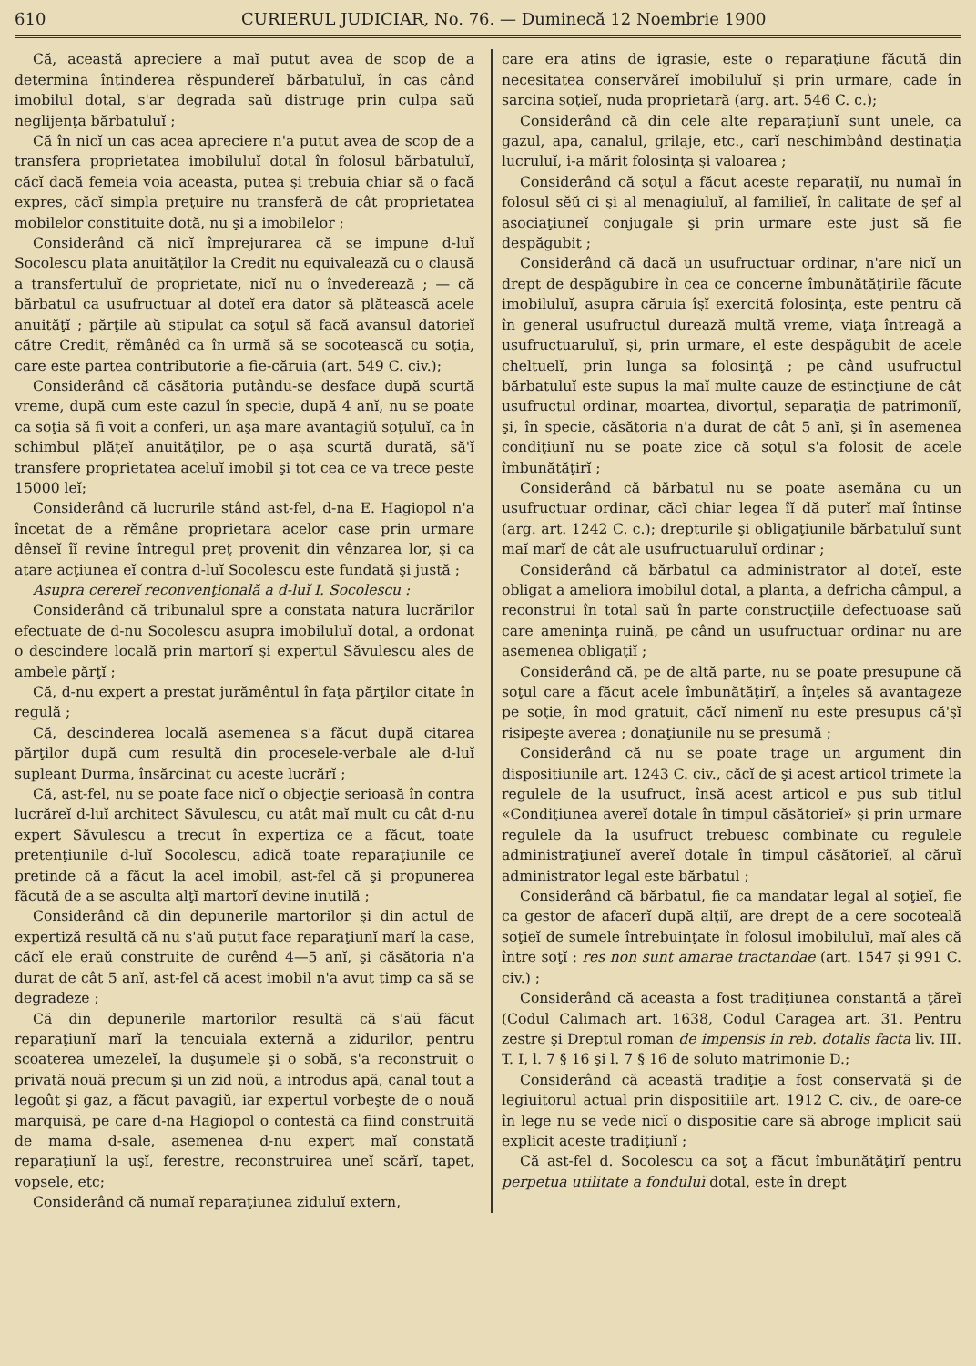610 CURIERUL JUDICIAR, No. 76. — Duminecă 12 Noembrie 1900
Că, această apreciere a maĭ putut avea de scop de a determina întinderea rĕspundereĭ bărbatuluĭ, în cas când imobilul dotal, s'ar degrada saŭ distruge prin culpa saŭ neglijenţa bărbatuluĭ ;
Că în nicĭ un cas acea apreciere n'a putut avea de scop de a transfera proprietatea imobiluluĭ dotal în folosul bărbatuluĭ, căcĭ dacă femeia voia aceasta, putea şi trebuia chiar să o facă expres, căcĭ simpla preţuire nu transferă de cât proprietatea mobilelor constituite dotă, nu şi a imobilelor ;
Considerând că nicĭ împrejurarea că se impune d-luĭ Socolescu plata anuităţilor la Credit nu equivalează cu o clausă a transfertuluĭ de proprietate, nicĭ nu o învederează ; — că bărbatul ca usufructuar al doteĭ era dator să plătească acele anuităţĭ ; părţile aŭ stipulat ca soţul să facă avansul datorieĭ către Credit, rĕmânêd ca în urmă să se socotească cu soţia, care este partea contributorie a fie-căruia (art. 549 C. civ.);
Considerând că căsătoria putându-se desface după scurtă vreme, după cum este cazul în specie, după 4 anĭ, nu se poate ca soţia să fi voit a conferi, un aşa mare avantagiŭ soţuluĭ, ca în schimbul plăţeĭ anuităţilor, pe o aşa scurtă durată, să'ĭ transfere proprietatea aceluĭ imobil şi tot cea ce va trece peste 15000 leĭ;
Considerând că lucrurile stând ast-fel, d-na E. Hagiopol n'a încetat de a rĕmâne proprietara acelor case prin urmare dênseĭ îĭ revine întregul preţ provenit din vênzarea lor, şi ca atare acţiunea eĭ contra d-luĭ Socolescu este fundată şi justă ;
Asupra cerereĭ reconvenţională a d-luĭ I. Socolescu :
Considerând că tribunalul spre a constata natura lucrărilor efectuate de d-nu Socolescu asupra imobiluluĭ dotal, a ordonat o descindere locală prin martorĭ şi expertul Săvulescu ales de ambele părţĭ ;
Că, d-nu expert a prestat jurămêntul în faţa părţilor citate în regulă ;
Că, descinderea locală asemenea s'a făcut după citarea părţilor după cum resultă din procesele-verbale ale d-luĭ supleant Durma, însărcinat cu aceste lucrărĭ ;
Că, ast-fel, nu se poate face nicĭ o objecţie serioasă în contra lucrăreĭ d-luĭ architect Săvulescu, cu atât maĭ mult cu cât d-nu expert Săvulescu a trecut în expertiza ce a făcut, toate pretenţiunile d-luĭ Socolescu, adică toate reparaţiunile ce pretinde că a făcut la acel imobil, ast-fel că şi propunerea făcută de a se asculta alţĭ martorĭ devine inutilă ;
Considerând că din depunerile martorilor şi din actul de expertiză resultă că nu s'aŭ putut face reparaţiunĭ marĭ la case, căcĭ ele eraŭ construite de curênd 4—5 anĭ, şi căsătoria n'a durat de cât 5 anĭ, ast-fel că acest imobil n'a avut timp ca să se degradeze ;
Că din depunerile martorilor resultă că s'aŭ făcut reparaţiunĭ marĭ la tencuiala externă a zidurilor, pentru scoaterea umezeleĭ, la duşumele şi o sobă, s'a reconstruit o privată nouă precum şi un zid noŭ, a introdus apă, canal tout a legoût şi gaz, a făcut pavagiŭ, iar expertul vorbeşte de o nouă marquisă, pe care d-na Hagiopol o contestă ca fiind construită de mama d-sale, asemenea d-nu expert maĭ constată reparaţiunĭ la uşĭ, ferestre, reconstruirea uneĭ scărĭ, tapet, vopsele, etc;
Considerând că numaĭ reparaţiunea ziduluĭ extern,
care era atins de igrasie, este o reparaţiune făcută din necesitatea conservăreĭ imobiluluĭ şi prin urmare, cade în sarcina soţieĭ, nuda proprietară (arg. art. 546 C. c.);
Considerând că din cele alte reparaţiunĭ sunt unele, ca gazul, apa, canalul, grilaje, etc., carĭ neschimbând destinaţia lucruluĭ, i-a mărit folosinţa şi valoarea ;
Considerând că soţul a făcut aceste reparaţiĭ, nu numaĭ în folosul sĕŭ ci şi al menagiuluĭ, al familieĭ, în calitate de şef al asociaţiuneĭ conjugale şi prin urmare este just să fie despăgubit ;
Considerând că dacă un usufructuar ordinar, n'are nicĭ un drept de despăgubire în cea ce concerne îmbunătăţirile făcute imobiluluĭ, asupra căruia îşĭ exercită folosinţa, este pentru că în general usufructul durează multă vreme, viaţa întreagă a usufructuaruluĭ, şi, prin urmare, el este despăgubit de acele cheltuelĭ, prin lunga sa folosinţă ; pe când usufructul bărbatuluĭ este supus la maĭ multe cauze de estincţiune de cât usufructul ordinar, moartea, divorţul, separaţia de patrimoniĭ, şi, în specie, căsătoria n'a durat de cât 5 anĭ, şi în asemenea condiţiunĭ nu se poate zice că soţul s'a folosit de acele îmbunătăţirĭ ;
Considerând că bărbatul nu se poate asemăna cu un usufructuar ordinar, căcĭ chiar legea îĭ dă puterĭ maĭ întinse (arg. art. 1242 C. c.); drepturile şi obligaţiunile bărbatuluĭ sunt maĭ marĭ de cât ale usufructuaruluĭ ordinar ;
Considerând că bărbatul ca administrator al doteĭ, este obligat a ameliora imobilul dotal, a planta, a defricha câmpul, a reconstrui în total saŭ în parte construcţiile defectuoase saŭ care ameninţa ruină, pe când un usufructuar ordinar nu are asemenea obligaţiĭ ;
Considerând că, pe de altă parte, nu se poate presupune că soţul care a făcut acele îmbunătăţirĭ, a înţeles să avantageze pe soţie, în mod gratuit, căcĭ nimenĭ nu este presupus că'şĭ risipeşte averea ; donaţiunile nu se presumă ;
Considerând că nu se poate trage un argument din dispositiunile art. 1243 C. civ., căcĭ de şi acest articol trimete la regulele de la usufruct, însă acest articol e pus sub titlul «Condiţiunea avereĭ dotale în timpul căsătorieĭ» şi prin urmare regulele da la usufruct trebuesc combinate cu regulele administraţiuneĭ avereĭ dotale în timpul căsătorieĭ, al căruĭ administrator legal este bărbatul ;
Considerând că bărbatul, fie ca mandatar legal al soţieĭ, fie ca gestor de afacerĭ după alţiĭ, are drept de a cere socoteală soţieĭ de sumele întrebuinţate în folosul imobiluluĭ, maĭ ales că între soţĭ : res non sunt amarae tractandae (art. 1547 şi 991 C. civ.) ;
Considerând că aceasta a fost tradiţiunea constantă a ţăreĭ (Codul Calimach art. 1638, Codul Caragea art. 31. Pentru zestre şi Dreptul roman de impensis in reb. dotalis facta liv. III. T. I, l. 7 § 16 şi l. 7 § 16 de soluto matrimonie D.;
Considerând că această tradiţie a fost conservată şi de legiuitorul actual prin dispositiile art. 1912 C. civ., de oare-ce în lege nu se vede nicĭ o dispositie care să abroge implicit saŭ explicit aceste tradiţiunĭ ;
Că ast-fel d. Socolescu ca soţ a făcut îmbunătăţirĭ pentru perpetua utilitate a fonduluĭ dotal, este în drept